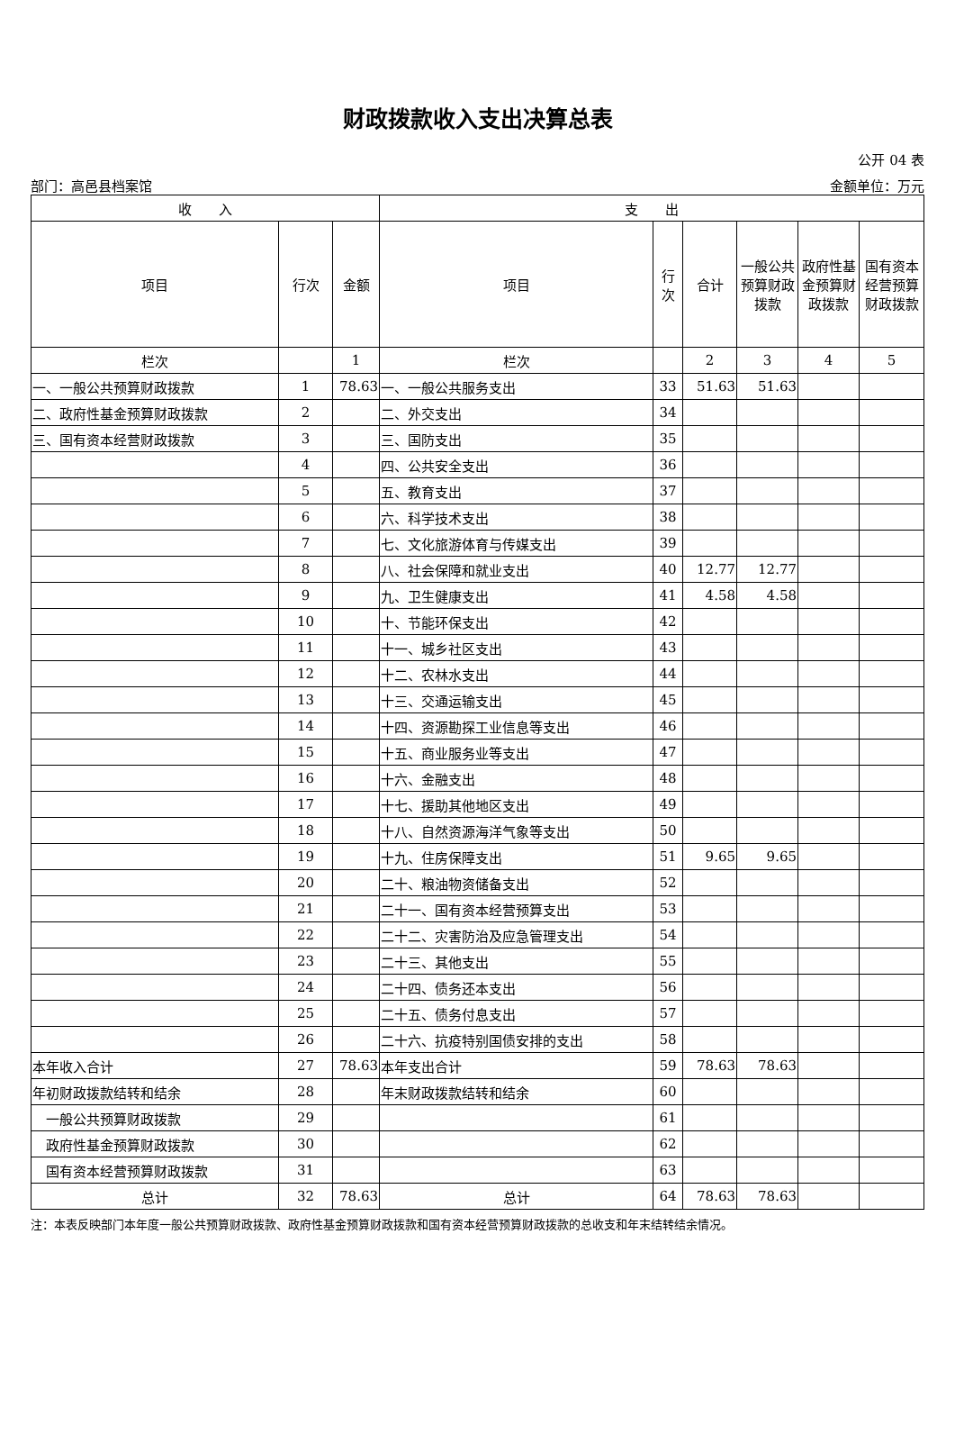财政拨款收入支出决算总表
公开 04 表
部门：高邑县档案馆 金额单位：万元
| 收 入 | | | 支 出 | | | | | |
| --- | --- | --- | --- | --- | --- | --- | --- | --- |
| 项目 | 行次 | 金额 | 项目 | 行 次 | 合计 | 一般公共预算财政拨款 | 政府性基金预算财政拨款 | 国有资本经营预算财政拨款 |
| 栏次 | | 1 | 栏次 | | 2 | 3 | 4 | 5 |
| 一、一般公共预算财政拨款 | 1 | 78.63 | 一、一般公共服务支出 | 33 | 51.63 | 51.63 | | |
| 二、政府性基金预算财政拨款 | 2 | | 二、外交支出 | 34 | | | | |
| 三、国有资本经营财政拨款 | 3 | | 三、国防支出 | 35 | | | | |
| | 4 | | 四、公共安全支出 | 36 | | | | |
| | 5 | | 五、教育支出 | 37 | | | | |
| | 6 | | 六、科学技术支出 | 38 | | | | |
| | 7 | | 七、文化旅游体育与传媒支出 | 39 | | | | |
| | 8 | | 八、社会保障和就业支出 | 40 | 12.77 | 12.77 | | |
| | 9 | | 九、卫生健康支出 | 41 | 4.58 | 4.58 | | |
| | 10 | | 十、节能环保支出 | 42 | | | | |
| | 11 | | 十一、城乡社区支出 | 43 | | | | |
| | 12 | | 十二、农林水支出 | 44 | | | | |
| | 13 | | 十三、交通运输支出 | 45 | | | | |
| | 14 | | 十四、资源勘探工业信息等支出 | 46 | | | | |
| | 15 | | 十五、商业服务业等支出 | 47 | | | | |
| | 16 | | 十六、金融支出 | 48 | | | | |
| | 17 | | 十七、援助其他地区支出 | 49 | | | | |
| | 18 | | 十八、自然资源海洋气象等支出 | 50 | | | | |
| | 19 | | 十九、住房保障支出 | 51 | 9.65 | 9.65 | | |
| | 20 | | 二十、粮油物资储备支出 | 52 | | | | |
| | 21 | | 二十一、国有资本经营预算支出 | 53 | | | | |
| | 22 | | 二十二、灾害防治及应急管理支出 | 54 | | | | |
| | 23 | | 二十三、其他支出 | 55 | | | | |
| | 24 | | 二十四、债务还本支出 | 56 | | | | |
| | 25 | | 二十五、债务付息支出 | 57 | | | | |
| | 26 | | 二十六、抗疫特别国债安排的支出 | 58 | | | | |
| 本年收入合计 | 27 | 78.63 | 本年支出合计 | 59 | 78.63 | 78.63 | | |
| 年初财政拨款结转和结余 | 28 | | 年末财政拨款结转和结余 | 60 | | | | |
| 一般公共预算财政拨款 | 29 | | | 61 | | | | |
| 政府性基金预算财政拨款 | 30 | | | 62 | | | | |
| 国有资本经营预算财政拨款 | 31 | | | 63 | | | | |
| 总计 | 32 | 78.63 | 总计 | 64 | 78.63 | 78.63 | | |
注：本表反映部门本年度一般公共预算财政拨款、政府性基金预算财政拨款和国有资本经营预算财政拨款的总收支和年末结转结余情况。